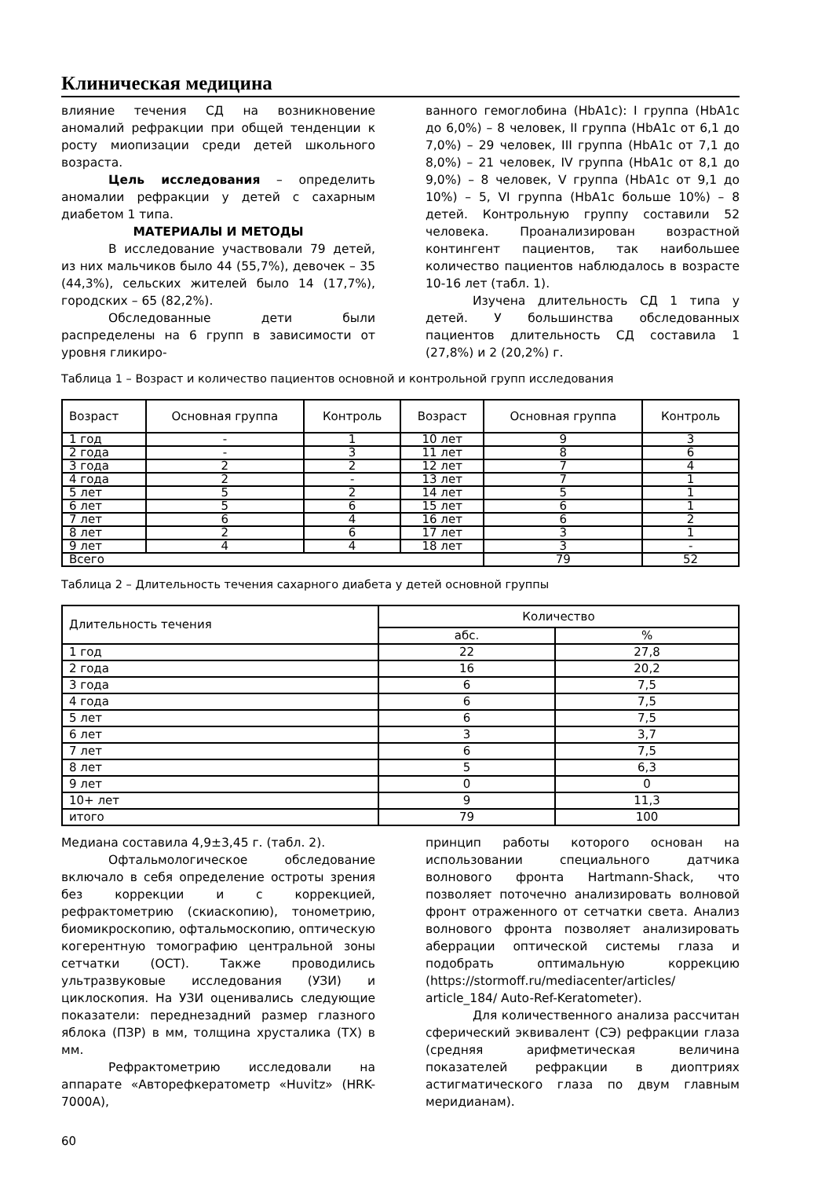Клиническая медицина
влияние течения СД на возникновение аномалий рефракции при общей тенденции к росту миопизации среди детей школьного возраста.
Цель исследования – определить аномалии рефракции у детей с сахарным диабетом 1 типа.
МАТЕРИАЛЫ И МЕТОДЫ
В исследование участвовали 79 детей, из них мальчиков было 44 (55,7%), девочек – 35 (44,3%), сельских жителей было 14 (17,7%), городских – 65 (82,2%).
Обследованные дети были распределены на 6 групп в зависимости от уровня гликиро-
ванного гемоглобина (HbA1c): I группа (HbA1c до 6,0%) – 8 человек, II группа (HbA1c от 6,1 до 7,0%) – 29 человек, III группа (HbA1c от 7,1 до 8,0%) – 21 человек, IV группа (HbA1c от 8,1 до 9,0%) – 8 человек, V группа (HbA1c от 9,1 до 10%) – 5, VI группа (HbA1c больше 10%) – 8 детей. Контрольную группу составили 52 человека. Проанализирован возрастной контингент пациентов, так наибольшее количество пациентов наблюдалось в возрасте 10-16 лет (табл. 1).
Изучена длительность СД 1 типа у детей. У большинства обследованных пациентов длительность СД составила 1 (27,8%) и 2 (20,2%) г.
Таблица 1 – Возраст и количество пациентов основной и контрольной групп исследования
| Возраст | Основная группа | Контроль | Возраст | Основная группа | Контроль |
| --- | --- | --- | --- | --- | --- |
| 1 год | - | 1 | 10 лет | 9 | 3 |
| 2 года | - | 3 | 11 лет | 8 | 6 |
| 3 года | 2 | 2 | 12 лет | 7 | 4 |
| 4 года | 2 | - | 13 лет | 7 | 1 |
| 5 лет | 5 | 2 | 14 лет | 5 | 1 |
| 6 лет | 5 | 6 | 15 лет | 6 | 1 |
| 7 лет | 6 | 4 | 16 лет | 6 | 2 |
| 8 лет | 2 | 6 | 17 лет | 3 | 1 |
| 9 лет | 4 | 4 | 18 лет | 3 | - |
| Всего | | | | 79 | 52 |
Таблица 2 – Длительность течения сахарного диабета у детей основной группы
| Длительность течения | Количество | |
| | абс. | % |
| 1 год | 22 | 27,8 |
| 2 года | 16 | 20,2 |
| 3 года | 6 | 7,5 |
| 4 года | 6 | 7,5 |
| 5 лет | 6 | 7,5 |
| 6 лет | 3 | 3,7 |
| 7 лет | 6 | 7,5 |
| 8 лет | 5 | 6,3 |
| 9 лет | 0 | 0 |
| 10+ лет | 9 | 11,3 |
| итого | 79 | 100 |
Медиана составила 4,9±3,45 г. (табл. 2).
Офтальмологическое обследование включало в себя определение остроты зрения без коррекции и с коррекцией, рефрактометрию (скиаскопию), тонометрию, биомикроскопию, офтальмоскопию, оптическую когерентную томографию центральной зоны сетчатки (ОСТ). Также проводились ультразвуковые исследования (УЗИ) и циклоскопия. На УЗИ оценивались следующие показатели: переднезадний размер глазного яблока (ПЗР) в мм, толщина хрусталика (ТХ) в мм.
Рефрактометрию исследовали на аппарате «Авторефкератометр «Huvitz» (HRK-7000A),
принцип работы которого основан на использовании специального датчика волнового фронта Hartmann-Shack, что позволяет поточечно анализировать волновой фронт отраженного от сетчатки света. Анализ волнового фронта позволяет анализировать аберрации оптической системы глаза и подобрать оптимальную коррекцию (https://stormoff.ru/mediacenter/articles/ article_184/ Auto-Ref-Keratometer).
Для количественного анализа рассчитан сферический эквивалент (СЭ) рефракции глаза (средняя арифметическая величина показателей рефракции в диоптриях астигматического глаза по двум главным меридианам).
60